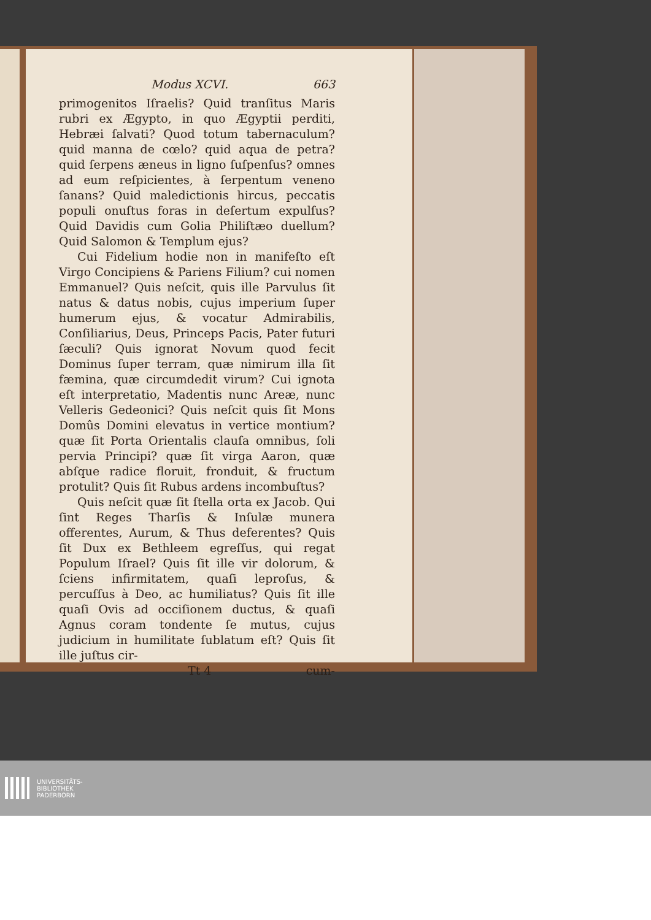Modus XCVI. 663
primogenitos Iſraelis? Quid tranſitus Maris rubri ex Ægypto, in quo Ægyptii perditi, Hebræi ſalvati? Quod totum tabernaculum? quid manna de cœlo? quid aqua de petra? quid ſerpens æneus in ligno ſuſpenſus? omnes ad eum reſpicientes, à ſerpentum veneno ſanans? Quid maledictionis hircus, peccatis populi onuſtus foras in deſertum expulſus? Quid Davidis cum Golia Philiſtæo duellum? Quid Salomon & Templum ejus?
Cui Fidelium hodie non in manifeſto eſt Virgo Concipiens & Pariens Filium? cui nomen Emmanuel? Quis neſcit, quis ille Parvulus ſit natus & datus nobis, cujus imperium ſuper humerum ejus, & vocatur Admirabilis, Conſiliarius, Deus, Princeps Pacis, Pater futuri ſæculi? Quis ignorat Novum quod fecit Dominus ſuper terram, quæ nimirum illa ſit fæmina, quæ circumdedit virum? Cui ignota eſt interpretatio, Madentis nunc Areæ, nunc Velleris Gedeonici? Quis neſcit quis ſit Mons Domûs Domini elevatus in vertice montium? quæ ſit Porta Orientalis clauſa omnibus, ſoli pervia Principi? quæ ſit virga Aaron, quæ abſque radice floruit, fronduit, & fructum protulit? Quis ſit Rubus ardens incombuſtus?
Quis neſcit quæ ſit ſtella orta ex Jacob. Qui ſint Reges Tharſis & Inſulæ munera offerentes, Aurum, & Thus deferentes? Quis ſit Dux ex Bethleem egreſſus, qui regat Populum Iſrael? Quis ſit ille vir dolorum, & ſciens infirmitatem, quaſi leproſus, & percuſſus à Deo, ac humiliatus? Quis ſit ille quaſi Ovis ad occiſionem ductus, & quaſi Agnus coram tondente ſe mutus, cujus judicium in humilitate ſublatum eſt? Quis ſit ille juſtus cir-
Tt 4 cum-
UNIVERSITÄTS-
BIBLIOTHEK
PADERBORN